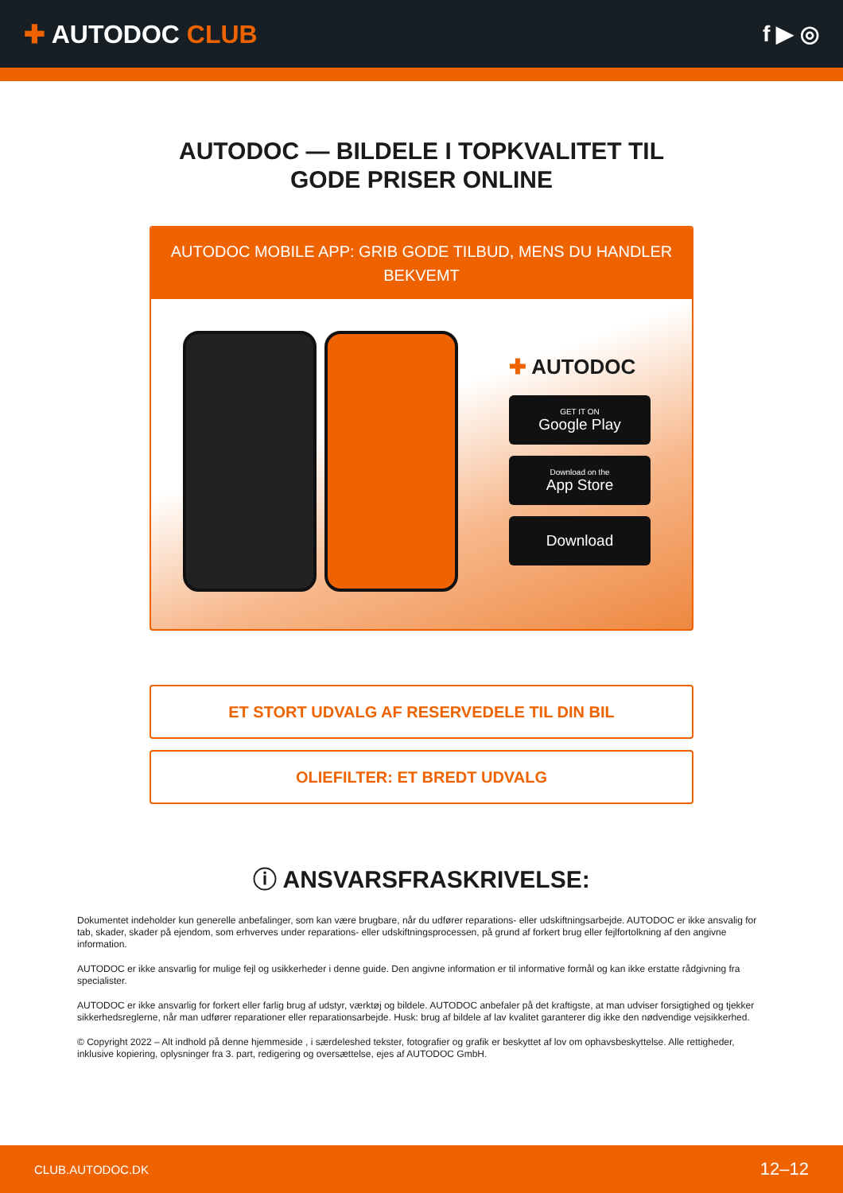✚ AUTODOC CLUB f ▶ ◎
AUTODOC — BILDELE I TOPKVALITET TIL GODE PRISER ONLINE
AUTODOC MOBILE APP: GRIB GODE TILBUD, MENS DU HANDLER BEKVEMT
✚ AUTODOC
GET IT ON
Google Play
Download on the
App Store
Download
ET STORT UDVALG AF RESERVEDELE TIL DIN BIL
OLIEFILTER: ET BREDT UDVALG
ⓘ ANSVARSFRASKRIVELSE:
Dokumentet indeholder kun generelle anbefalinger, som kan være brugbare, når du udfører reparations- eller udskiftningsarbejde. AUTODOC er ikke ansvalig for tab, skader, skader på ejendom, som erhverves under reparations- eller udskiftningsprocessen, på grund af forkert brug eller fejlfortolkning af den angivne information.
AUTODOC er ikke ansvarlig for mulige fejl og usikkerheder i denne guide. Den angivne information er til informative formål og kan ikke erstatte rådgivning fra specialister.
AUTODOC er ikke ansvarlig for forkert eller farlig brug af udstyr, værktøj og bildele. AUTODOC anbefaler på det kraftigste, at man udviser forsigtighed og tjekker sikkerhedsreglerne, når man udfører reparationer eller reparationsarbejde. Husk: brug af bildele af lav kvalitet garanterer dig ikke den nødvendige vejsikkerhed.
© Copyright 2022 – Alt indhold på denne hjemmeside , i særdeleshed tekster, fotografier og grafik er beskyttet af lov om ophavsbeskyttelse. Alle rettigheder, inklusive kopiering, oplysninger fra 3. part, redigering og oversættelse, ejes af AUTODOC GmbH.
CLUB.AUTODOC.DK 12–12